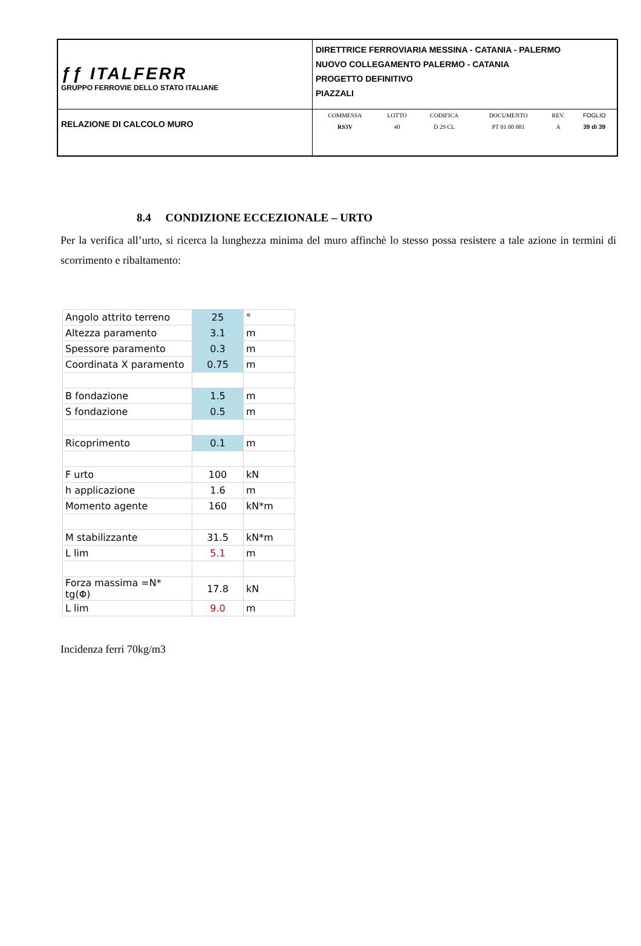| ƒƒ ITALFERR GRUPPO FERROVIE DELLO STATO ITALIANE | DIRETTRICE FERROVIARIA MESSINA - CATANIA - PALERMO NUOVO COLLEGAMENTO PALERMO - CATANIA PROGETTO DEFINITIVO PIAZZALI |
| RELAZIONE DI CALCOLO MURO | / COMMESSA / LOTTO / CODIFICA / DOCUMENTO / REV. / FOGLIO / / RS3V / 40 / D 29 CL / PT 01 00 001 / A / 39 di 39 / |
8.4 CONDIZIONE ECCEZIONALE – URTO
Per la verifica all’urto, si ricerca la lunghezza minima del muro affinchè lo stesso possa resistere a tale azione in termini di scorrimento e ribaltamento:
| Angolo attrito terreno | 25 | ° |
| Altezza paramento | 3.1 | m |
| Spessore paramento | 0.3 | m |
| Coordinata X paramento | 0.75 | m |
| B fondazione | 1.5 | m |
| S fondazione | 0.5 | m |
| Ricoprimento | 0.1 | m |
| F urto | 100 | kN |
| h applicazione | 1.6 | m |
| Momento agente | 160 | kN*m |
| M stabilizzante | 31.5 | kN*m |
| L lim | 5.1 | m |
| Forza massima =N* tg(Φ) | 17.8 | kN |
| L lim | 9.0 | m |
Incidenza ferri 70kg/m3